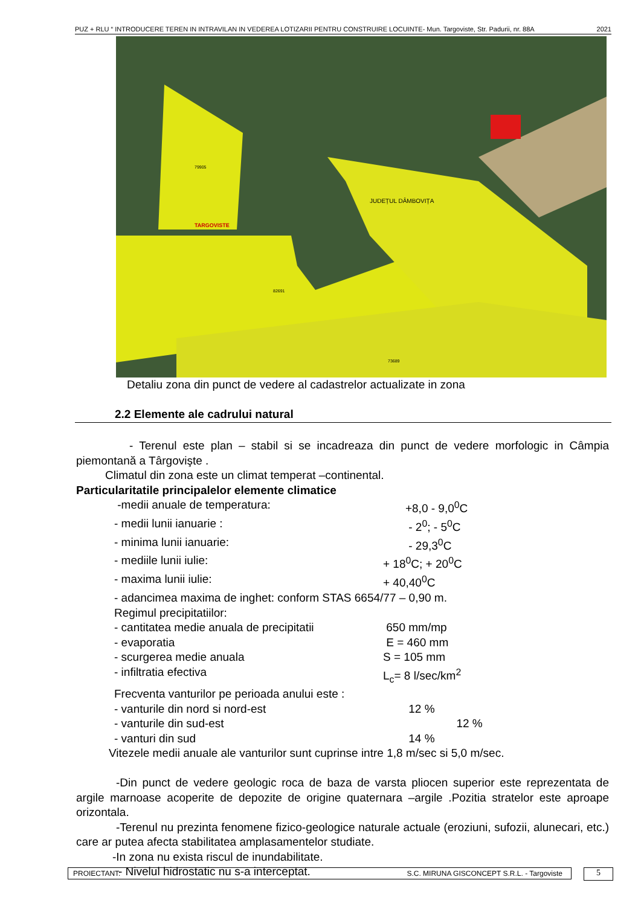PUZ + RLU “ INTRODUCERE TEREN IN INTRAVILAN IN VEDEREA LOTIZARII PENTRU CONSTRUIRE LOCUINTE- Mun. Targoviste, Str. Padurii, nr. 88A 2021
TARGOVISTE
JUDEȚUL DÂMBOVIȚA
79905
82691
73689
Detaliu zona din punct de vedere al cadastrelor actualizate in zona
2.2 Elemente ale cadrului natural
- Terenul este plan – stabil si se incadreaza din punct de vedere morfologic in Câmpia piemontană a Târgovişte .
Climatul din zona este un climat temperat –continental.
Particularitatile principalelor elemente climatice
-medii anuale de temperatura: +8,0 - 9,0<sup>0</sup>C
- medii lunii ianuarie : - 2<sup>0</sup>; - 5<sup>0</sup>C
- minima lunii ianuarie: - 29,3<sup>0</sup>C
- mediile lunii iulie: + 18<sup>0</sup>C; + 20<sup>0</sup>C
- maxima lunii iulie: + 40,40<sup>0</sup>C
- adancimea maxima de inghet: conform STAS 6654/77 – 0,90 m.
Regimul precipitatiilor:
- cantitatea medie anuala de precipitatii 650 mm/mp
- evaporatia E = 460 mm
- scurgerea medie anuala S = 105 mm
- infiltratia efectiva L<sub>c</sub>= 8 l/sec/km<sup>2</sup>
Frecventa vanturilor pe perioada anului este :
- vanturile din nord si nord-est 12 %
- vanturile din sud-est 12 %
- vanturi din sud 14 %
Vitezele medii anuale ale vanturilor sunt cuprinse intre 1,8 m/sec si 5,0 m/sec.
-Din punct de vedere geologic roca de baza de varsta pliocen superior este reprezentata de argile marnoase acoperite de depozite de origine quaternara –argile .Pozitia stratelor este aproape orizontala.
-Terenul nu prezinta fenomene fizico-geologice naturale actuale (eroziuni, sufozii, alunecari, etc.) care ar putea afecta stabilitatea amplasamentelor studiate.
-In zona nu exista riscul de inundabilitate.
- Nivelul hidrostatic nu s-a interceptat.
PROIECTANT: S.C. MIRUNA GISCONCEPT S.R.L. - Targoviste 5